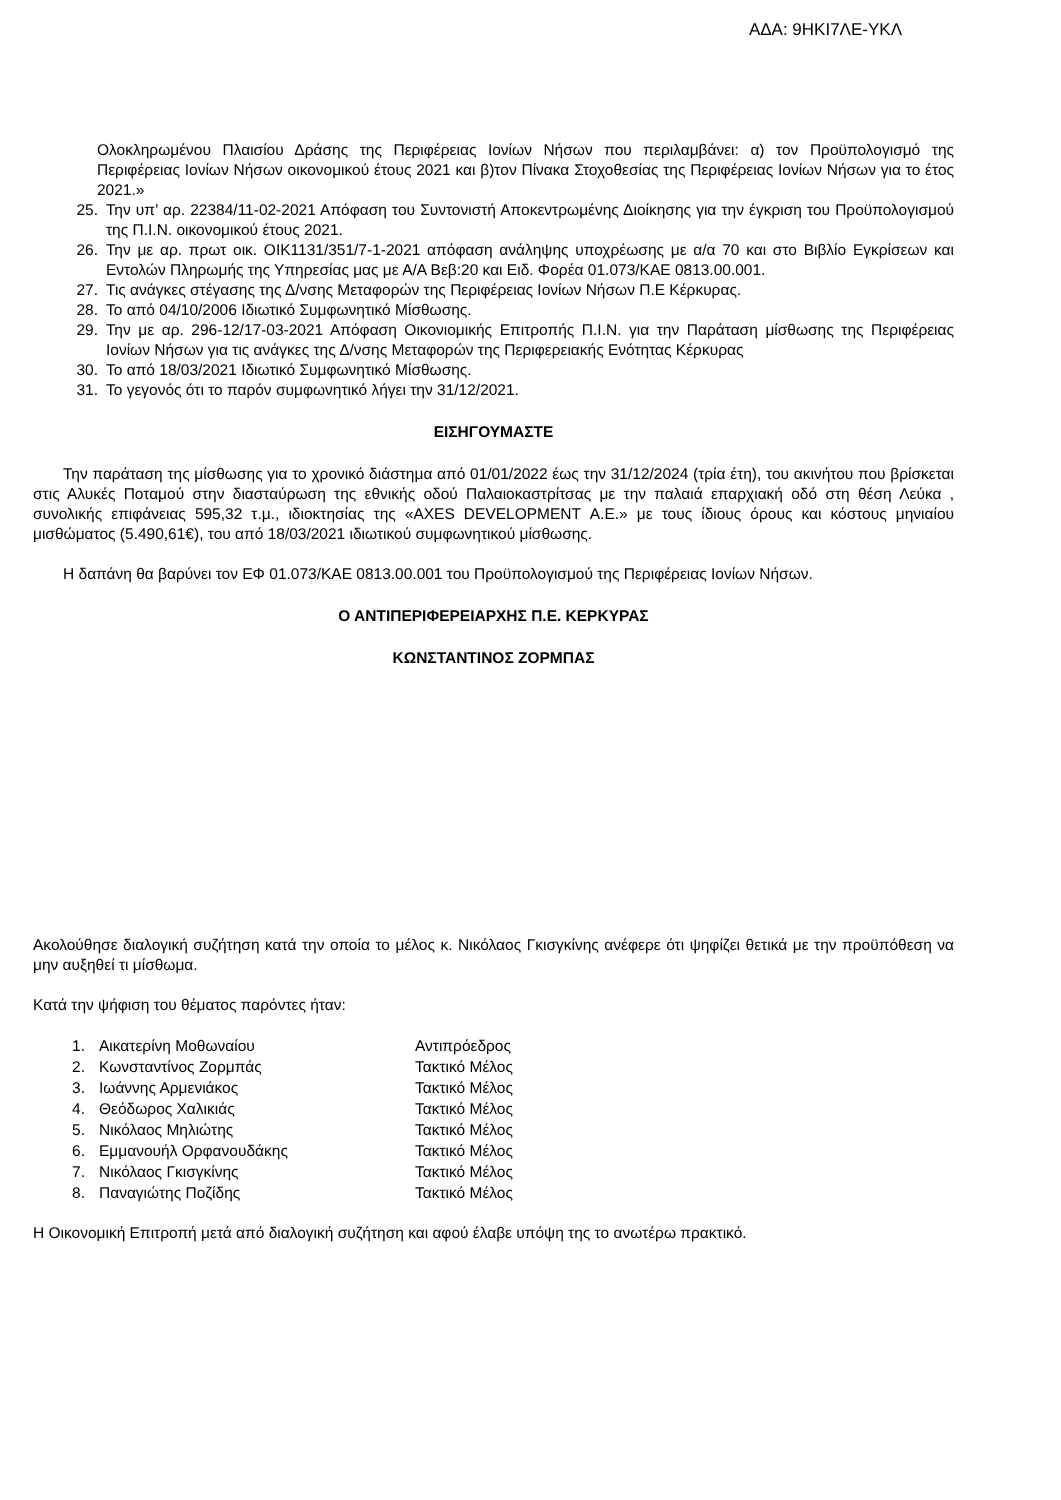ΑΔΑ: 9ΗΚΙ7ΛΕ-ΥΚΛ
Ολοκληρωμένου Πλαισίου Δράσης της Περιφέρειας Ιονίων Νήσων που περιλαμβάνει: α) τον Προϋπολογισμό της Περιφέρειας Ιονίων Νήσων οικονομικού έτους 2021 και β)τον Πίνακα Στοχοθεσίας της Περιφέρειας Ιονίων Νήσων για το έτος 2021.»
25. Την υπ’ αρ. 22384/11-02-2021 Απόφαση του Συντονιστή Αποκεντρωμένης Διοίκησης για την έγκριση του Προϋπολογισμού της Π.Ι.Ν. οικονομικού έτους 2021.
26. Την με αρ. πρωτ οικ. ΟΙΚ1131/351/7-1-2021 απόφαση ανάληψης υποχρέωσης με α/α 70 και στο Βιβλίο Εγκρίσεων και Εντολών Πληρωμής της Υπηρεσίας μας με Α/Α Βεβ:20 και Ειδ. Φορέα 01.073/ΚΑΕ 0813.00.001.
27. Τις ανάγκες στέγασης της Δ/νσης Μεταφορών της Περιφέρειας Ιονίων Νήσων Π.Ε Κέρκυρας.
28. Το από 04/10/2006 Ιδιωτικό Συμφωνητικό Μίσθωσης.
29. Την με αρ. 296-12/17-03-2021 Απόφαση Οικονιομικής Επιτροπής Π.Ι.Ν. για την Παράταση μίσθωσης της Περιφέρειας Ιονίων Νήσων για τις ανάγκες της Δ/νσης Μεταφορών της Περιφερειακής Ενότητας Κέρκυρας
30. Το από 18/03/2021 Ιδιωτικό Συμφωνητικό Μίσθωσης.
31. Το γεγονός ότι το παρόν συμφωνητικό λήγει την 31/12/2021.
ΕΙΣΗΓΟΥΜΑΣΤΕ
Την παράταση της μίσθωσης για το χρονικό διάστημα από 01/01/2022 έως την 31/12/2024 (τρία έτη), του ακινήτου που βρίσκεται στις Αλυκές Ποταμού στην διασταύρωση της εθνικής οδού Παλαιοκαστρίτσας με την παλαιά επαρχιακή οδό στη θέση Λεύκα , συνολικής επιφάνειας 595,32 τ.μ., ιδιοκτησίας της «AXES DEVELOPMENT Α.Ε.» με τους ίδιους όρους και κόστους μηνιαίου μισθώματος (5.490,61€), του από 18/03/2021 ιδιωτικού συμφωνητικού μίσθωσης.
Η δαπάνη θα βαρύνει τον ΕΦ 01.073/ΚΑΕ 0813.00.001 του Προϋπολογισμού της Περιφέρειας Ιονίων Νήσων.
Ο ΑΝΤΙΠΕΡΙΦΕΡΕΙΑΡΧΗΣ Π.Ε. ΚΕΡΚΥΡΑΣ
ΚΩΝΣΤΑΝΤΙΝΟΣ ΖΟΡΜΠΑΣ
Ακολούθησε διαλογική συζήτηση κατά την οποία το μέλος κ. Νικόλαος Γκισγκίνης ανέφερε ότι ψηφίζει θετικά με την προϋπόθεση να μην αυξηθεί τι μίσθωμα.
Κατά την ψήφιση του θέματος παρόντες ήταν:
| 1. | Αικατερίνη Μοθωναίου | Αντιπρόεδρος |
| 2. | Κωνσταντίνος Ζορμπάς | Τακτικό Μέλος |
| 3. | Ιωάννης Αρμενιάκος | Τακτικό Μέλος |
| 4. | Θεόδωρος Χαλικιάς | Τακτικό Μέλος |
| 5. | Νικόλαος Μηλιώτης | Τακτικό Μέλος |
| 6. | Εμμανουήλ Ορφανουδάκης | Τακτικό Μέλος |
| 7. | Νικόλαος Γκισγκίνης | Τακτικό Μέλος |
| 8. | Παναγιώτης Ποζίδης | Τακτικό Μέλος |
Η Οικονομική Επιτροπή μετά από διαλογική συζήτηση και αφού έλαβε υπόψη της το ανωτέρω πρακτικό.